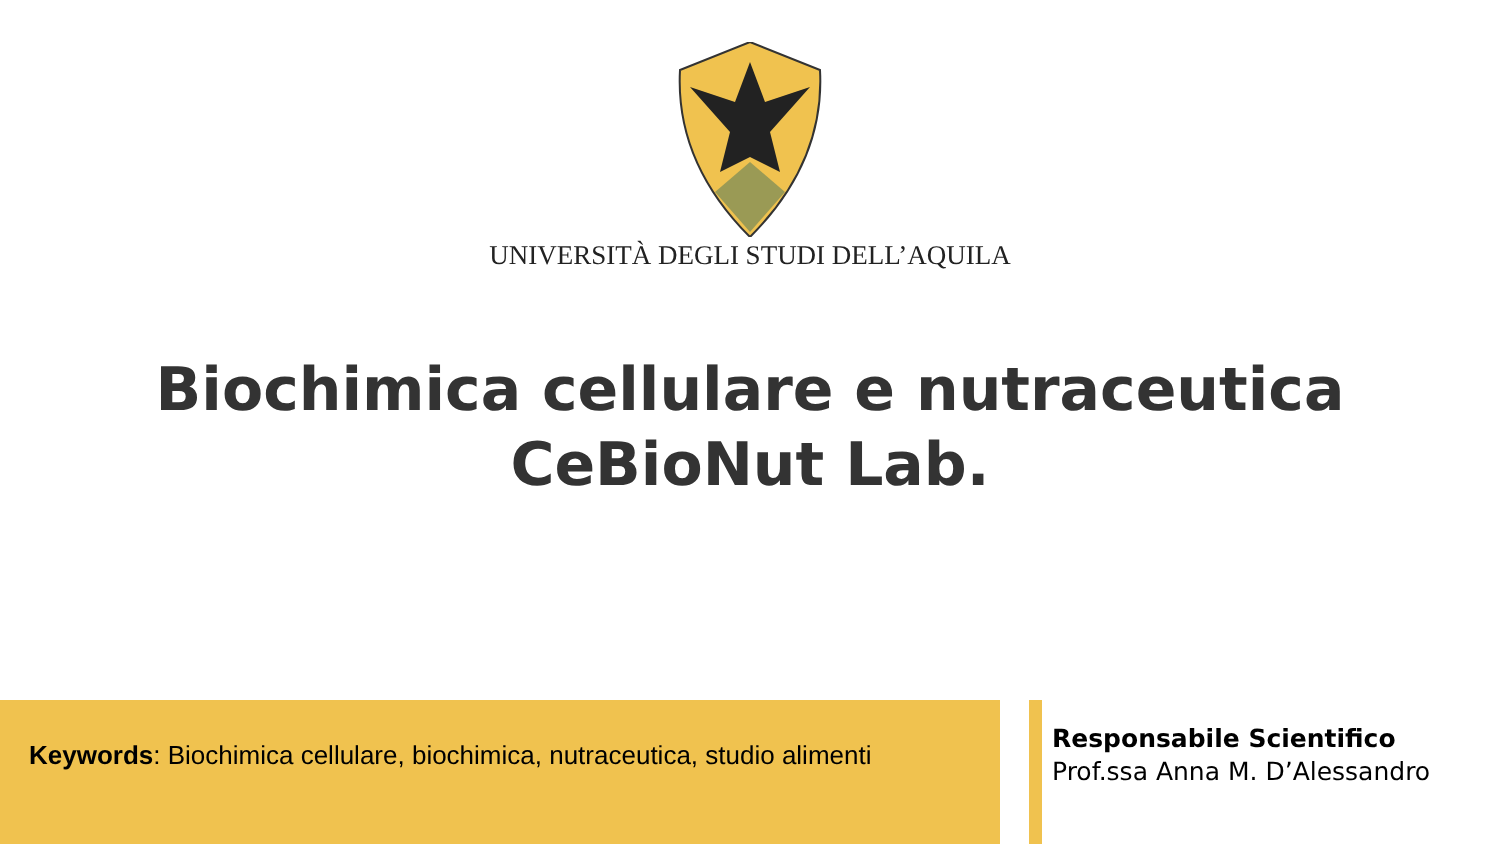UNIVERSITÀ DEGLI STUDI DELL’AQUILA
Biochimica cellulare e nutraceutica
CeBioNut Lab.
Keywords: Biochimica cellulare, biochimica, nutraceutica, studio alimenti
Responsabile Scientifico
Prof.ssa Anna M. D’Alessandro